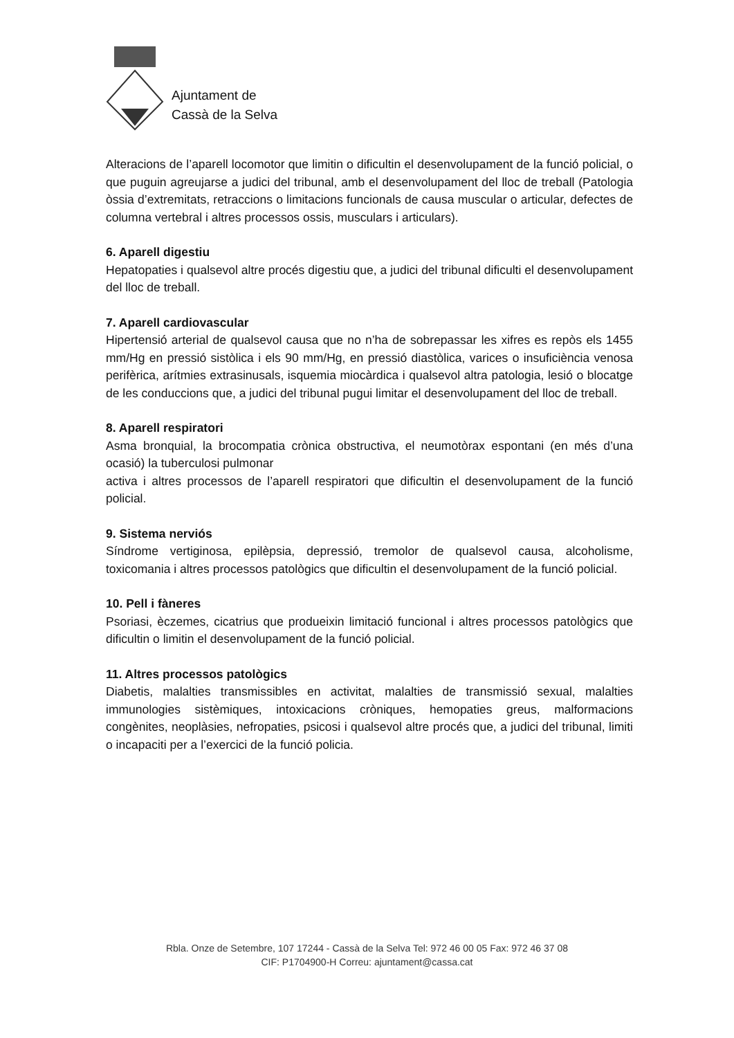Ajuntament de
Cassà de la Selva
Alteracions de l’aparell locomotor que limitin o dificultin el desenvolupament de la funció policial, o que puguin agreujarse a judici del tribunal, amb el desenvolupament del lloc de treball (Patologia òssia d’extremitats, retraccions o limitacions funcionals de causa muscular o articular, defectes de columna vertebral i altres processos ossis, musculars i articulars).
6. Aparell digestiu
Hepatopaties i qualsevol altre procés digestiu que, a judici del tribunal dificulti el desenvolupament del lloc de treball.
7. Aparell cardiovascular
Hipertensió arterial de qualsevol causa que no n’ha de sobrepassar les xifres es repòs els 1455 mm/Hg en pressió sistòlica i els 90 mm/Hg, en pressió diastòlica, varices o insuficiència venosa perifèrica, arítmies extrasinusals, isquemia miocàrdica i qualsevol altra patologia, lesió o blocatge de les conduccions que, a judici del tribunal pugui limitar el desenvolupament del lloc de treball.
8. Aparell respiratori
Asma bronquial, la brocompatia crònica obstructiva, el neumotòrax espontani (en més d’una ocasió) la tuberculosi pulmonar
activa i altres processos de l’aparell respiratori que dificultin el desenvolupament de la funció policial.
9. Sistema nerviós
Síndrome vertiginosa, epilèpsia, depressió, tremolor de qualsevol causa, alcoholisme, toxicomania i altres processos patològics que dificultin el desenvolupament de la funció policial.
10. Pell i fàneres
Psoriasi, èczemes, cicatrius que produeixin limitació funcional i altres processos patològics que dificultin o limitin el desenvolupament de la funció policial.
11. Altres processos patològics
Diabetis, malalties transmissibles en activitat, malalties de transmissió sexual, malalties immunologies sistèmiques, intoxicacions cròniques, hemopaties greus, malformacions congènites, neoplàsies, nefropaties, psicosi i qualsevol altre procés que, a judici del tribunal, limiti o incapaciti per a l’exercici de la funció policia.
Rbla. Onze de Setembre, 107 17244 - Cassà de la Selva Tel: 972 46 00 05 Fax: 972 46 37 08
CIF: P1704900-H Correu: ajuntament@cassa.cat